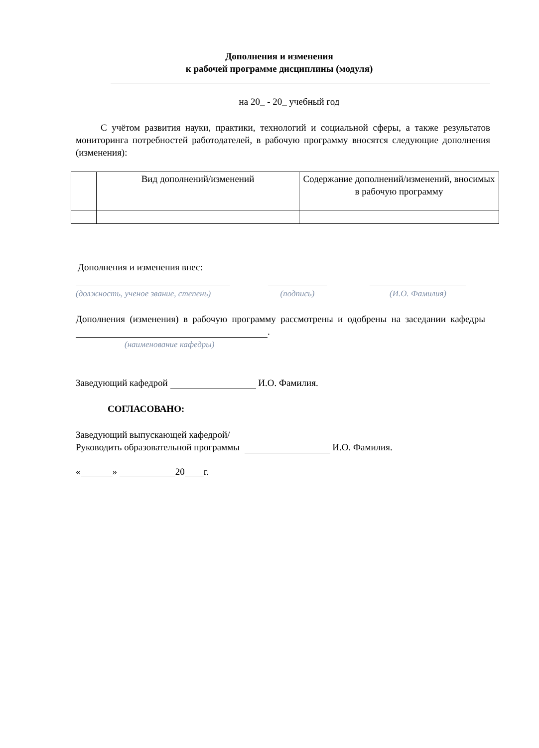Дополнения и изменения
к рабочей программе дисциплины (модуля)
на 20_ - 20_ учебный год
С учётом развития науки, практики, технологий и социальной сферы, а также результатов мониторинга потребностей работодателей, в рабочую программу вносятся следующие дополнения (изменения):
| | Вид дополнений/изменений | Содержание дополнений/изменений, вносимых в рабочую программу |
| --- | --- | --- |
Дополнения и изменения внес:
(должность, ученое звание, степень)
(подпись) (И.О. Фамилия)
Дополнения (изменения) в рабочую программу рассмотрены и одобрены на заседании кафедры .
(наименование кафедры)
Заведующий кафедрой И.О. Фамилия.
СОГЛАСОВАНО:
Заведующий выпускающей кафедрой/
Руководить образовательной программы И.О. Фамилия.
« » 20 г.